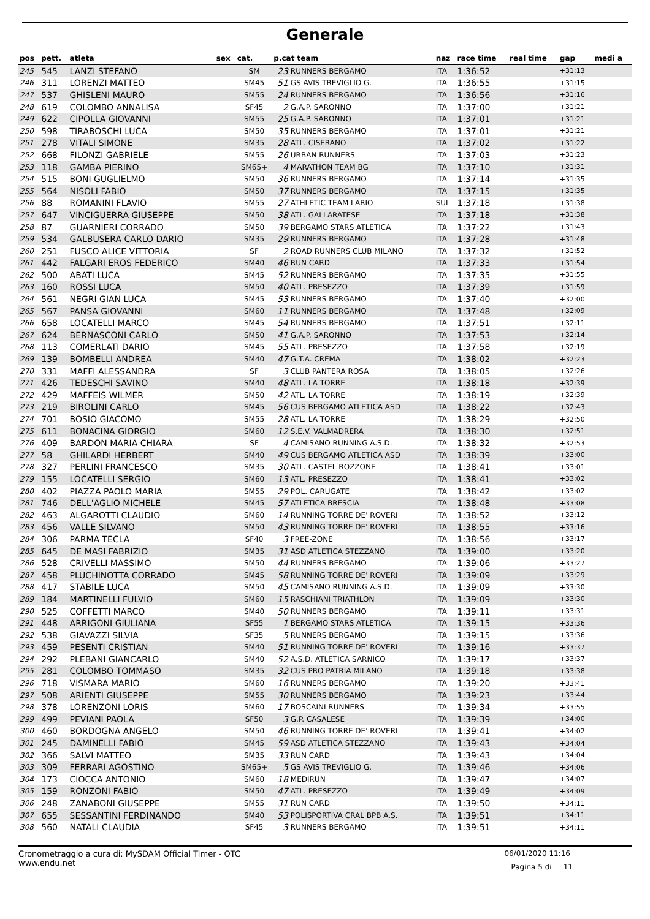Generale
| pos | pett. | atleta | sex | cat. | p.cat team | | naz | race time | real time | gap | medi a |
| --- | --- | --- | --- | --- | --- | --- | --- | --- | --- | --- | --- |
| 245 | 545 | LANZI STEFANO | | SM | 23 | RUNNERS BERGAMO | ITA | 1:36:52 | | +31:13 | |
| 246 | 311 | LORENZI MATTEO | | SM45 | 51 | GS AVIS TREVIGLIO G. | ITA | 1:36:55 | | +31:15 | |
| 247 | 537 | GHISLENI MAURO | | SM55 | 24 | RUNNERS BERGAMO | ITA | 1:36:56 | | +31:16 | |
| 248 | 619 | COLOMBO ANNALISA | | SF45 | 2 | G.A.P. SARONNO | ITA | 1:37:00 | | +31:21 | |
| 249 | 622 | CIPOLLA GIOVANNI | | SM55 | 25 | G.A.P. SARONNO | ITA | 1:37:01 | | +31:21 | |
| 250 | 598 | TIRABOSCHI LUCA | | SM50 | 35 | RUNNERS BERGAMO | ITA | 1:37:01 | | +31:21 | |
| 251 | 278 | VITALI SIMONE | | SM35 | 28 | ATL. CISERANO | ITA | 1:37:02 | | +31:22 | |
| 252 | 668 | FILONZI GABRIELE | | SM55 | 26 | URBAN RUNNERS | ITA | 1:37:03 | | +31:23 | |
| 253 | 118 | GAMBA PIERINO | | SM65+ | 4 | MARATHON TEAM BG | ITA | 1:37:10 | | +31:31 | |
| 254 | 515 | BONI GUGLIELMO | | SM50 | 36 | RUNNERS BERGAMO | ITA | 1:37:14 | | +31:35 | |
| 255 | 564 | NISOLI FABIO | | SM50 | 37 | RUNNERS BERGAMO | ITA | 1:37:15 | | +31:35 | |
| 256 | 88 | ROMANINI FLAVIO | | SM55 | 27 | ATHLETIC TEAM LARIO | SUI | 1:37:18 | | +31:38 | |
| 257 | 647 | VINCIGUERRA GIUSEPPE | | SM50 | 38 | ATL. GALLARATESE | ITA | 1:37:18 | | +31:38 | |
| 258 | 87 | GUARNIERI CORRADO | | SM50 | 39 | BERGAMO STARS ATLETICA | ITA | 1:37:22 | | +31:43 | |
| 259 | 534 | GALBUSERA CARLO DARIO | | SM35 | 29 | RUNNERS BERGAMO | ITA | 1:37:28 | | +31:48 | |
| 260 | 251 | FUSCO ALICE VITTORIA | | SF | 2 | ROAD RUNNERS CLUB MILANO | ITA | 1:37:32 | | +31:52 | |
| 261 | 442 | FALGARI EROS FEDERICO | | SM40 | 46 | RUN CARD | ITA | 1:37:33 | | +31:54 | |
| 262 | 500 | ABATI LUCA | | SM45 | 52 | RUNNERS BERGAMO | ITA | 1:37:35 | | +31:55 | |
| 263 | 160 | ROSSI LUCA | | SM50 | 40 | ATL. PRESEZZO | ITA | 1:37:39 | | +31:59 | |
| 264 | 561 | NEGRI GIAN LUCA | | SM45 | 53 | RUNNERS BERGAMO | ITA | 1:37:40 | | +32:00 | |
| 265 | 567 | PANSA GIOVANNI | | SM60 | 11 | RUNNERS BERGAMO | ITA | 1:37:48 | | +32:09 | |
| 266 | 658 | LOCATELLI MARCO | | SM45 | 54 | RUNNERS BERGAMO | ITA | 1:37:51 | | +32:11 | |
| 267 | 624 | BERNASCONI CARLO | | SM50 | 41 | G.A.P. SARONNO | ITA | 1:37:53 | | +32:14 | |
| 268 | 113 | COMERLATI DARIO | | SM45 | 55 | ATL. PRESEZZO | ITA | 1:37:58 | | +32:19 | |
| 269 | 139 | BOMBELLI ANDREA | | SM40 | 47 | G.T.A. CREMA | ITA | 1:38:02 | | +32:23 | |
| 270 | 331 | MAFFI ALESSANDRA | | SF | 3 | CLUB PANTERA ROSA | ITA | 1:38:05 | | +32:26 | |
| 271 | 426 | TEDESCHI SAVINO | | SM40 | 48 | ATL. LA TORRE | ITA | 1:38:18 | | +32:39 | |
| 272 | 429 | MAFFEIS WILMER | | SM50 | 42 | ATL. LA TORRE | ITA | 1:38:19 | | +32:39 | |
| 273 | 219 | BIROLINI CARLO | | SM45 | 56 | CUS BERGAMO ATLETICA ASD | ITA | 1:38:22 | | +32:43 | |
| 274 | 701 | BOSIO GIACOMO | | SM55 | 28 | ATL. LA TORRE | ITA | 1:38:29 | | +32:50 | |
| 275 | 611 | BONACINA GIORGIO | | SM60 | 12 | S.E.V. VALMADRERA | ITA | 1:38:30 | | +32:51 | |
| 276 | 409 | BARDON MARIA CHIARA | | SF | 4 | CAMISANO RUNNING A.S.D. | ITA | 1:38:32 | | +32:53 | |
| 277 | 58 | GHILARDI HERBERT | | SM40 | 49 | CUS BERGAMO ATLETICA ASD | ITA | 1:38:39 | | +33:00 | |
| 278 | 327 | PERLINI FRANCESCO | | SM35 | 30 | ATL. CASTEL ROZZONE | ITA | 1:38:41 | | +33:01 | |
| 279 | 155 | LOCATELLI SERGIO | | SM60 | 13 | ATL. PRESEZZO | ITA | 1:38:41 | | +33:02 | |
| 280 | 402 | PIAZZA PAOLO MARIA | | SM55 | 29 | POL. CARUGATE | ITA | 1:38:42 | | +33:02 | |
| 281 | 746 | DELL'AGLIO MICHELE | | SM45 | 57 | ATLETICA BRESCIA | ITA | 1:38:48 | | +33:08 | |
| 282 | 463 | ALGAROTTI CLAUDIO | | SM60 | 14 | RUNNING TORRE DE' ROVERI | ITA | 1:38:52 | | +33:12 | |
| 283 | 456 | VALLE SILVANO | | SM50 | 43 | RUNNING TORRE DE' ROVERI | ITA | 1:38:55 | | +33:16 | |
| 284 | 306 | PARMA TECLA | | SF40 | 3 | FREE-ZONE | ITA | 1:38:56 | | +33:17 | |
| 285 | 645 | DE MASI FABRIZIO | | SM35 | 31 | ASD ATLETICA STEZZANO | ITA | 1:39:00 | | +33:20 | |
| 286 | 528 | CRIVELLI MASSIMO | | SM50 | 44 | RUNNERS BERGAMO | ITA | 1:39:06 | | +33:27 | |
| 287 | 458 | PLUCHINOTTA CORRADO | | SM45 | 58 | RUNNING TORRE DE' ROVERI | ITA | 1:39:09 | | +33:29 | |
| 288 | 417 | STABILE LUCA | | SM50 | 45 | CAMISANO RUNNING A.S.D. | ITA | 1:39:09 | | +33:30 | |
| 289 | 184 | MARTINELLI FULVIO | | SM60 | 15 | RASCHIANI TRIATHLON | ITA | 1:39:09 | | +33:30 | |
| 290 | 525 | COFFETTI MARCO | | SM40 | 50 | RUNNERS BERGAMO | ITA | 1:39:11 | | +33:31 | |
| 291 | 448 | ARRIGONI GIULIANA | | SF55 | 1 | BERGAMO STARS ATLETICA | ITA | 1:39:15 | | +33:36 | |
| 292 | 538 | GIAVAZZI SILVIA | | SF35 | 5 | RUNNERS BERGAMO | ITA | 1:39:15 | | +33:36 | |
| 293 | 459 | PESENTI CRISTIAN | | SM40 | 51 | RUNNING TORRE DE' ROVERI | ITA | 1:39:16 | | +33:37 | |
| 294 | 292 | PLEBANI GIANCARLO | | SM40 | 52 | A.S.D. ATLETICA SARNICO | ITA | 1:39:17 | | +33:37 | |
| 295 | 281 | COLOMBO TOMMASO | | SM35 | 32 | CUS PRO PATRIA MILANO | ITA | 1:39:18 | | +33:38 | |
| 296 | 718 | VISMARA MARIO | | SM60 | 16 | RUNNERS BERGAMO | ITA | 1:39:20 | | +33:41 | |
| 297 | 508 | ARIENTI GIUSEPPE | | SM55 | 30 | RUNNERS BERGAMO | ITA | 1:39:23 | | +33:44 | |
| 298 | 378 | LORENZONI LORIS | | SM60 | 17 | BOSCAINI RUNNERS | ITA | 1:39:34 | | +33:55 | |
| 299 | 499 | PEVIANI PAOLA | | SF50 | 3 | G.P. CASALESE | ITA | 1:39:39 | | +34:00 | |
| 300 | 460 | BORDOGNA ANGELO | | SM50 | 46 | RUNNING TORRE DE' ROVERI | ITA | 1:39:41 | | +34:02 | |
| 301 | 245 | DAMINELLI FABIO | | SM45 | 59 | ASD ATLETICA STEZZANO | ITA | 1:39:43 | | +34:04 | |
| 302 | 366 | SALVI MATTEO | | SM35 | 33 | RUN CARD | ITA | 1:39:43 | | +34:04 | |
| 303 | 309 | FERRARI AGOSTINO | | SM65+ | 5 | GS AVIS TREVIGLIO G. | ITA | 1:39:46 | | +34:06 | |
| 304 | 173 | CIOCCA ANTONIO | | SM60 | 18 | MEDIRUN | ITA | 1:39:47 | | +34:07 | |
| 305 | 159 | RONZONI FABIO | | SM50 | 47 | ATL. PRESEZZO | ITA | 1:39:49 | | +34:09 | |
| 306 | 248 | ZANABONI GIUSEPPE | | SM55 | 31 | RUN CARD | ITA | 1:39:50 | | +34:11 | |
| 307 | 655 | SESSANTINI FERDINANDO | | SM40 | 53 | POLISPORTIVA CRAL BPB A.S. | ITA | 1:39:51 | | +34:11 | |
| 308 | 560 | NATALI CLAUDIA | | SF45 | 3 | RUNNERS BERGAMO | ITA | 1:39:51 | | +34:11 | |
Cronometraggio a cura di: MySDAM Official Timer - OTC
www.endu.net
06/01/2020 11:16
Pagina 5 di 11